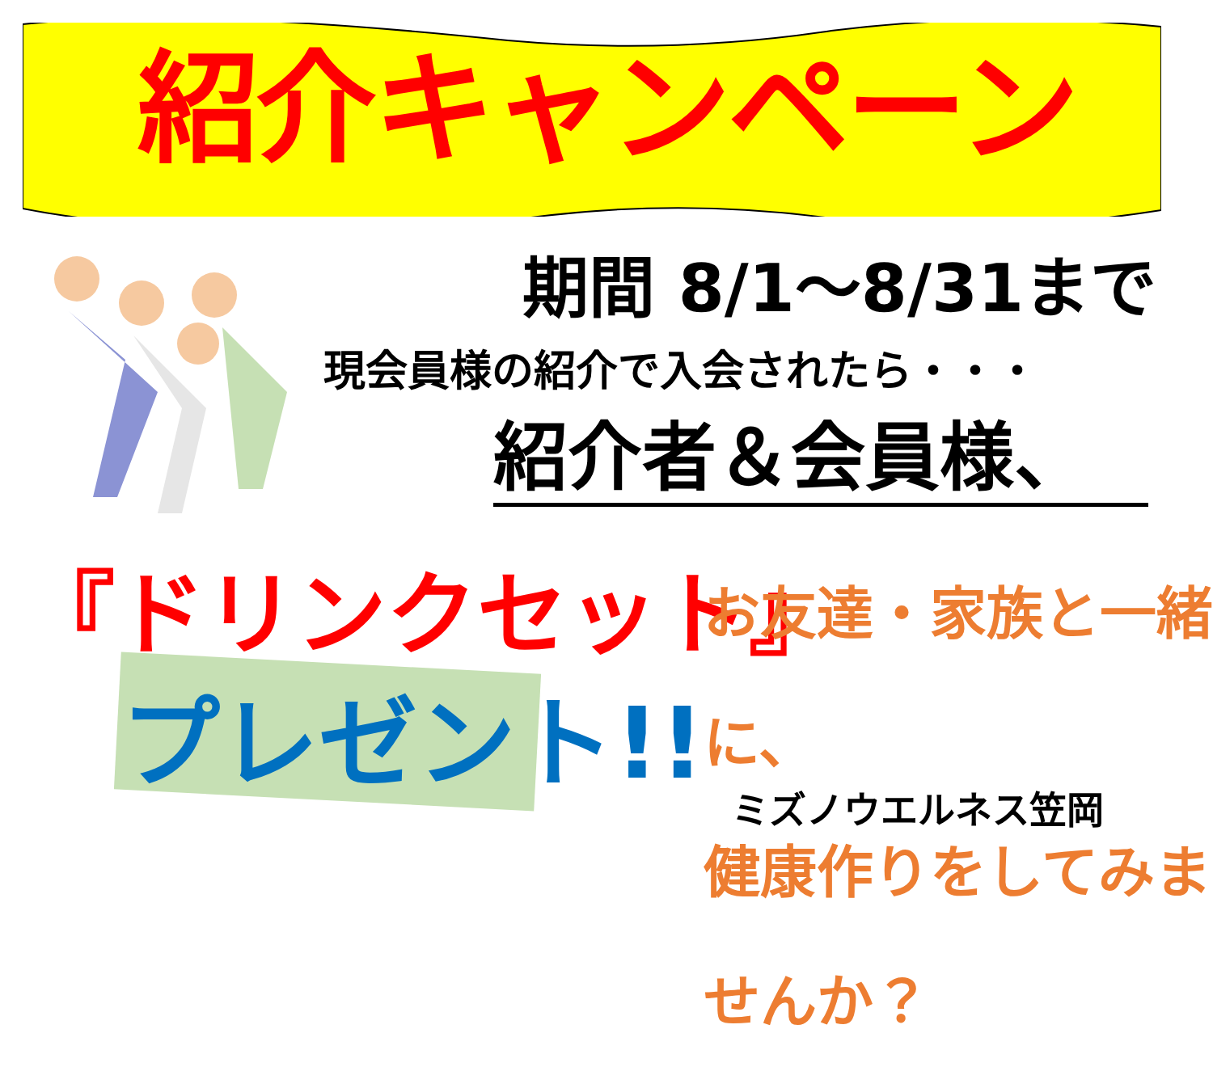紹介キャンペーン
期間 8/1～8/31まで
現会員様の紹介で入会されたら・・・
紹介者＆会員様、
『ドリンクセット』
プレゼント!!
お友達・家族と一緒に、
健康作りをしてみませんか？
ミズノウエルネス笠岡